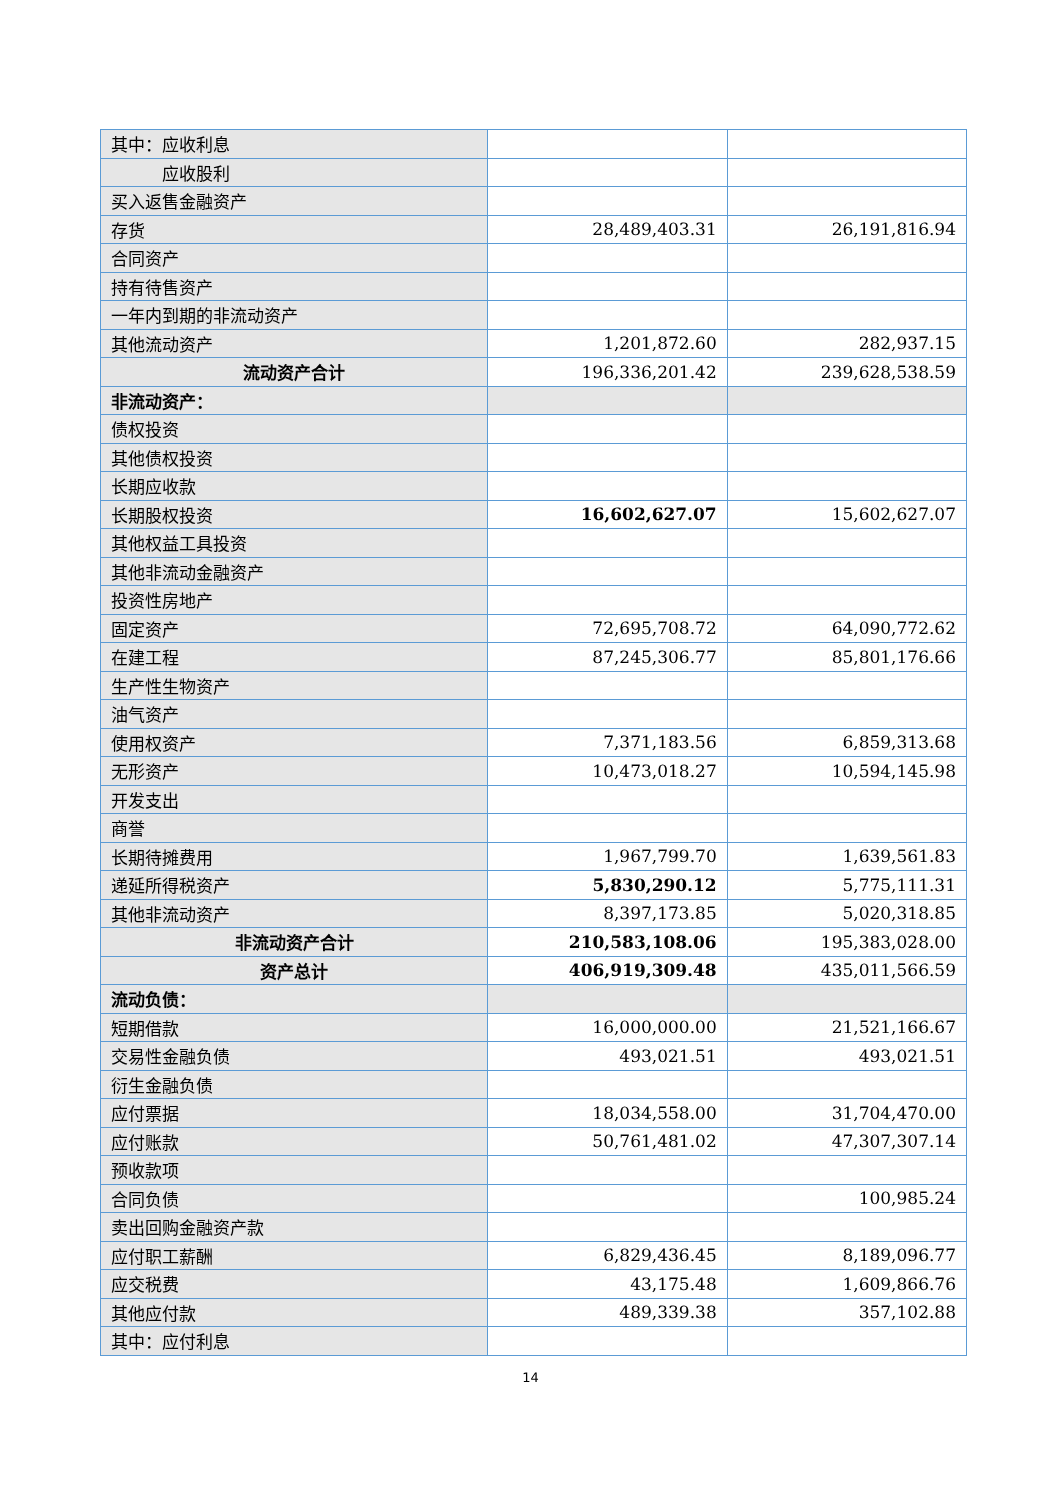| 其中：应收利息 | | |
| 应收股利 | | |
| 买入返售金融资产 | | |
| 存货 | 28,489,403.31 | 26,191,816.94 |
| 合同资产 | | |
| 持有待售资产 | | |
| 一年内到期的非流动资产 | | |
| 其他流动资产 | 1,201,872.60 | 282,937.15 |
| 流动资产合计 | 196,336,201.42 | 239,628,538.59 |
| 非流动资产： | | |
| 债权投资 | | |
| 其他债权投资 | | |
| 长期应收款 | | |
| 长期股权投资 | 16,602,627.07 | 15,602,627.07 |
| 其他权益工具投资 | | |
| 其他非流动金融资产 | | |
| 投资性房地产 | | |
| 固定资产 | 72,695,708.72 | 64,090,772.62 |
| 在建工程 | 87,245,306.77 | 85,801,176.66 |
| 生产性生物资产 | | |
| 油气资产 | | |
| 使用权资产 | 7,371,183.56 | 6,859,313.68 |
| 无形资产 | 10,473,018.27 | 10,594,145.98 |
| 开发支出 | | |
| 商誉 | | |
| 长期待摊费用 | 1,967,799.70 | 1,639,561.83 |
| 递延所得税资产 | 5,830,290.12 | 5,775,111.31 |
| 其他非流动资产 | 8,397,173.85 | 5,020,318.85 |
| 非流动资产合计 | 210,583,108.06 | 195,383,028.00 |
| 资产总计 | 406,919,309.48 | 435,011,566.59 |
| 流动负债： | | |
| 短期借款 | 16,000,000.00 | 21,521,166.67 |
| 交易性金融负债 | 493,021.51 | 493,021.51 |
| 衍生金融负债 | | |
| 应付票据 | 18,034,558.00 | 31,704,470.00 |
| 应付账款 | 50,761,481.02 | 47,307,307.14 |
| 预收款项 | | |
| 合同负债 | | 100,985.24 |
| 卖出回购金融资产款 | | |
| 应付职工薪酬 | 6,829,436.45 | 8,189,096.77 |
| 应交税费 | 43,175.48 | 1,609,866.76 |
| 其他应付款 | 489,339.38 | 357,102.88 |
| 其中：应付利息 | | |
14